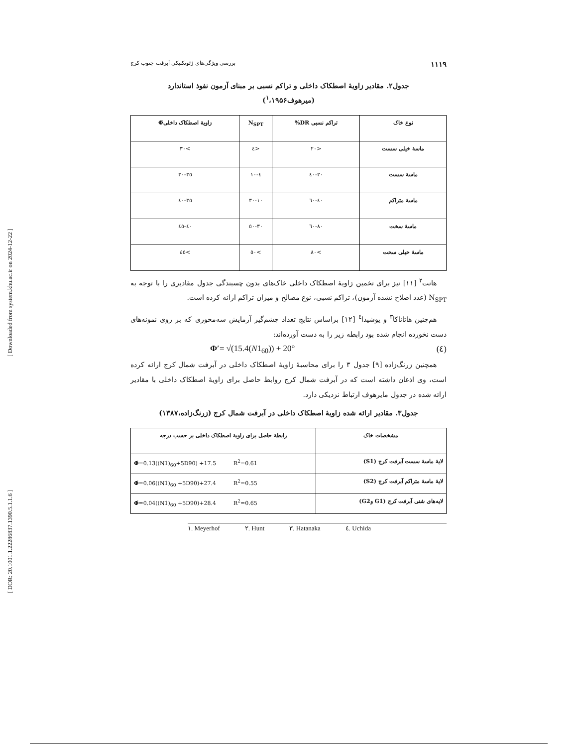[ Downloaded from system.khu.ac.ir on 2024-12-22 ]
[ DOR: 20.1001.1.22286837.1390.5.1.1.6 ]
۱۱۱۹ بررسی ویژگی‌های ژئوتکنیکی آبرفت جنوب کرج
جدول۲. مقادیر زاویهٔ اصطکاک داخلی و تراکم نسبی بر مبنای آزمون نفوذ استاندارد
(میرهوف<sup>۱</sup>،۱۹۵۶)
| نوع خاک | تراکم نسبی DR% | N<sub>SPT</sub> | زاویهٔ اصطکاک داخلیΦ́ |
| --- | --- | --- | --- |
| ماسهٔ خیلی سست | <۲۰ | <٤ | >۳۰ |
| ماسهٔ سست | ٤۰-۲۰ | ٤-۱۰ | ۳۰-۳٥ |
| ماسهٔ متراکم | ٤۰-٦۰ | ۳۰-۱۰ | ۳٥-٤۰ |
| ماسهٔ سخت | ۸۰-٦۰ | ۳۰-٥۰ | ٤۰-٤٥ |
| ماسهٔ خیلی سخت | >۸۰ | >٥۰ | >٤٥ |
هانت<sup>۲</sup> [۱۱] نیز برای تخمین زاویهٔ اصطکاک داخلی خاک‌های بدون چسبندگی جدول مقادیری را با توجه به N<sub>SPT</sub> (عدد اصلاح نشده آزمون)، تراکم نسبی، نوع مصالح و میزان تراکم ارائه کرده است.
هم‌چنین هاتاناکا<sup>۳</sup> و یوشیدا<sup>٤</sup> [۱۲] براساس نتایج تعداد چشم‌گیر آزمایش سه‌محوری که بر روی نمونه‌های دست نخورده انجام شده بود رابطه زیر را به دست آورده‌اند:
Φ′= √(15.4(N1<sub>60</sub>)) + 20° (٤)
همچنین زرنگ‌زاده [۹] جدول ۳ را برای محاسبهٔ زاویهٔ اصطکاک داخلی در آبرفت شمال کرج ارائه کرده است، وی اذعان داشته است که در آبرفت شمال کرج روابط حاصل برای زاویهٔ اصطکاک داخلی با مقادیر ارائه شده در جدول مایرهوف ارتباط نزدیکی دارد.
جدول۳. مقادیر ارائه شده زاویهٔ اصطکاک داخلی در آبرفت شمال کرج (زرنگ‌زاده،۱۳۸۷)
| مشخصات خاک | رابطهٔ حاصل برای زاویهٔ اصطکاک داخلی بر حسب درجه |
| --- | --- |
| لایهٔ ماسهٔ سست آبرفت کرج (S1) | Φ́ =0.13((N1)<sub>60</sub>+5D90) +17.5 R<sup>2</sup>=0.61 |
| لایهٔ ماسهٔ متراکم آبرفت کرج (S2) | Φ́ =0.06((N1)<sub>60</sub> +5D90)+27.4 R<sup>2</sup>=0.55 |
| لایه‌های شنی آبرفت کرج (G1 وG2) | Φ́ =0.04((N1)<sub>60</sub> +5D90)+28.4 R<sup>2</sup>=0.65 |
۱. Meyerhof ۲. Hunt ۳. Hatanaka ٤. Uchida